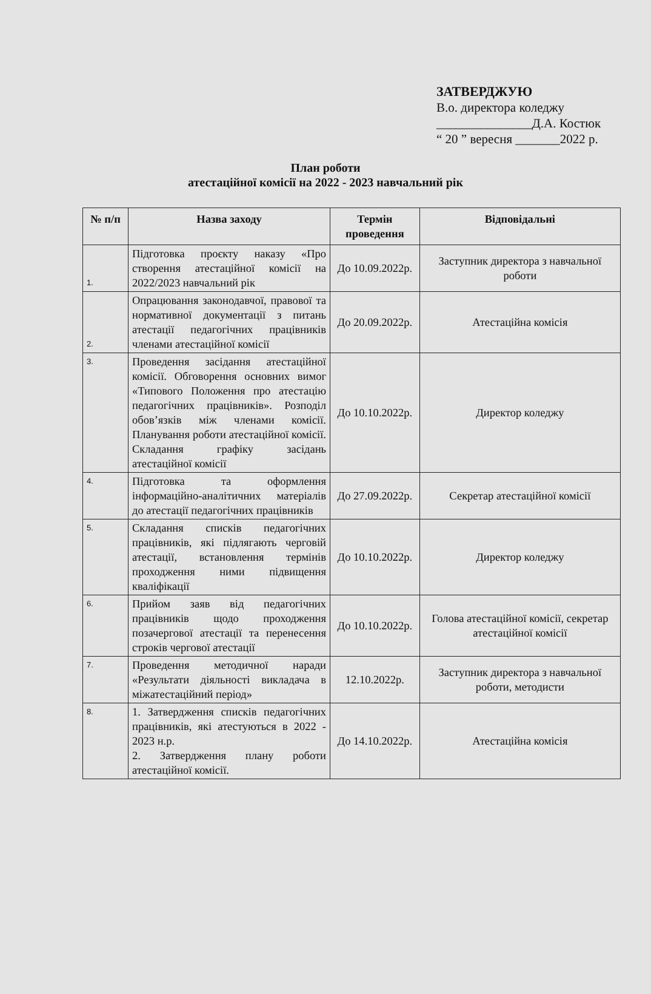ЗАТВЕРДЖУЮ
В.о. директора коледжу
_______________Д.А. Костюк
“ 20 ” вересня _______2022 р.
План роботи
атестаційної комісії на 2022 - 2023 навчальний рік
| № п/п | Назва заходу | Термін проведення | Відповідальні |
| --- | --- | --- | --- |
| 1. | Підготовка проєкту наказу «Про створення атестаційної комісії на 2022/2023 навчальний рік | До 10.09.2022р. | Заступник директора з навчальної роботи |
| 2. | Опрацювання законодавчої, правової та нормативної документації з питань атестації педагогічних працівників членами атестаційної комісії | До 20.09.2022р. | Атестаційна комісія |
| 3. | Проведення засідання атестаційної комісії. Обговорення основних вимог «Типового Положення про атестацію педагогічних працівників». Розподіл обов’язків між членами комісії. Планування роботи атестаційної комісії. Складання графіку засідань атестаційної комісії | До 10.10.2022р. | Директор коледжу |
| 4. | Підготовка та оформлення інформаційно-аналітичних матеріалів до атестації педагогічних працівників | До 27.09.2022р. | Секретар атестаційної комісії |
| 5. | Складання списків педагогічних працівників, які підлягають черговій атестації, встановлення термінів проходження ними підвищення кваліфікації | До 10.10.2022р. | Директор коледжу |
| 6. | Прийом заяв від педагогічних працівників щодо проходження позачергової атестації та перенесення строків чергової атестації | До 10.10.2022р. | Голова атестаційної комісії, секретар атестаційної комісії |
| 7. | Проведення методичної наради «Результати діяльності викладача в міжатестаційний період» | 12.10.2022р. | Заступник директора з навчальної роботи, методисти |
| 8. | 1. Затвердження списків педагогічних працівників, які атестуються в 2022 - 2023 н.р. 2. Затвердження плану роботи атестаційної комісії. | До 14.10.2022р. | Атестаційна комісія |